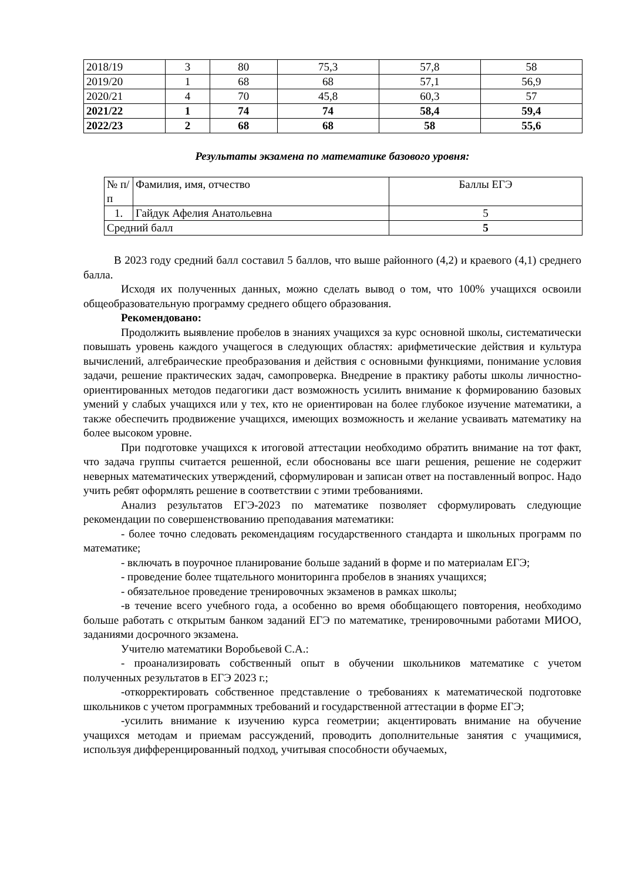| 2018/19 | 3 | 80 | 75,3 | 57,8 | 58 |
| 2019/20 | 1 | 68 | 68 | 57,1 | 56,9 |
| 2020/21 | 4 | 70 | 45,8 | 60,3 | 57 |
| 2021/22 | 1 | 74 | 74 | 58,4 | 59,4 |
| 2022/23 | 2 | 68 | 68 | 58 | 55,6 |
Результаты экзамена по математике базового уровня:
| № п/п | Фамилия, имя, отчество | Баллы ЕГЭ |
| 1. | Гайдук Афелия Анатольевна | 5 |
| Средний балл | | 5 |
В 2023 году средний балл составил 5 баллов, что выше районного (4,2) и краевого (4,1) среднего балла.
Исходя их полученных данных, можно сделать вывод о том, что 100% учащихся освоили общеобразовательную программу среднего общего образования.
Рекомендовано:
Продолжить выявление пробелов в знаниях учащихся за курс основной школы, систематически повышать уровень каждого учащегося в следующих областях: арифметические действия и культура вычислений, алгебраические преобразования и действия с основными функциями, понимание условия задачи, решение практических задач, самопроверка. Внедрение в практику работы школы личностно-ориентированных методов педагогики даст возможность усилить внимание к формированию базовых умений у слабых учащихся или у тех, кто не ориентирован на более глубокое изучение математики, а также обеспечить продвижение учащихся, имеющих возможность и желание усваивать математику на более высоком уровне.
При подготовке учащихся к итоговой аттестации необходимо обратить внимание на тот факт, что задача группы считается решенной, если обоснованы все шаги решения, решение не содержит неверных математических утверждений, сформулирован и записан ответ на поставленный вопрос. Надо учить ребят оформлять решение в соответствии с этими требованиями.
Анализ результатов ЕГЭ-2023 по математике позволяет сформулировать следующие рекомендации по совершенствованию преподавания математики:
- более точно следовать рекомендациям государственного стандарта и школьных программ по математике;
- включать в поурочное планирование больше заданий в форме и по материалам ЕГЭ;
- проведение более тщательного мониторинга пробелов в знаниях учащихся;
- обязательное проведение тренировочных экзаменов в рамках школы;
-в течение всего учебного года, а особенно во время обобщающего повторения, необходимо больше работать с открытым банком заданий ЕГЭ по математике, тренировочными работами МИОО, заданиями досрочного экзамена.
Учителю математики Воробьевой С.А.:
- проанализировать собственный опыт в обучении школьников математике с учетом полученных результатов в ЕГЭ 2023 г.;
-откорректировать собственное представление о требованиях к математической подготовке школьников с учетом программных требований и государственной аттестации в форме ЕГЭ;
-усилить внимание к изучению курса геометрии; акцентировать внимание на обучение учащихся методам и приемам рассуждений, проводить дополнительные занятия с учащимися, используя дифференцированный подход, учитывая способности обучаемых,